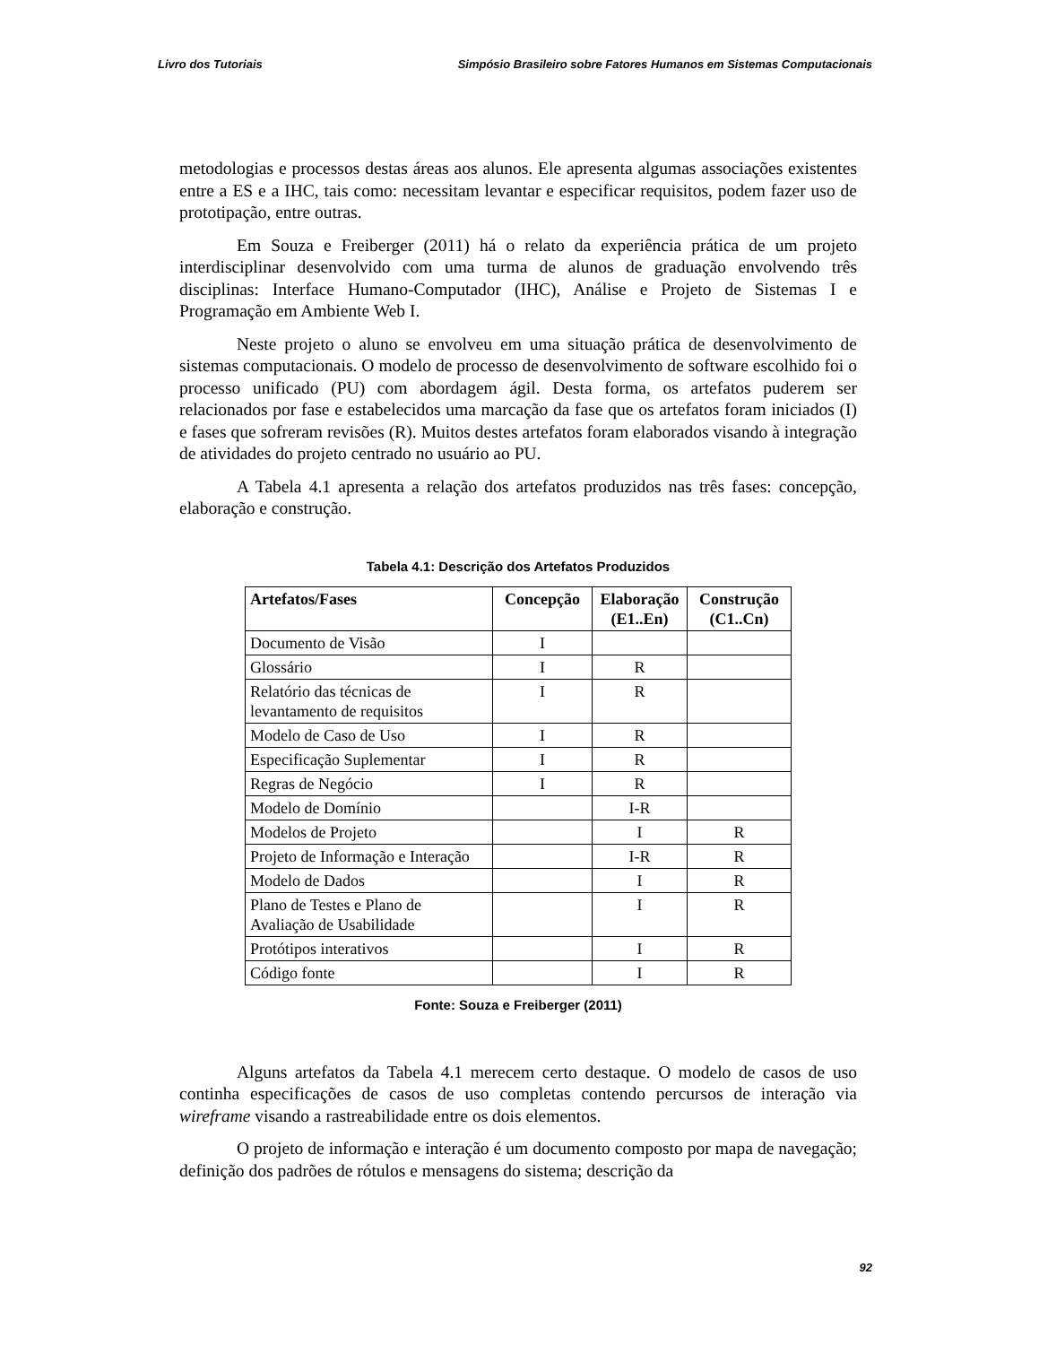Livro dos Tutoriais Simpósio Brasileiro sobre Fatores Humanos em Sistemas Computacionais
metodologias e processos destas áreas aos alunos. Ele apresenta algumas associações existentes entre a ES e a IHC, tais como: necessitam levantar e especificar requisitos, podem fazer uso de prototipação, entre outras.
Em Souza e Freiberger (2011) há o relato da experiência prática de um projeto interdisciplinar desenvolvido com uma turma de alunos de graduação envolvendo três disciplinas: Interface Humano-Computador (IHC), Análise e Projeto de Sistemas I e Programação em Ambiente Web I.
Neste projeto o aluno se envolveu em uma situação prática de desenvolvimento de sistemas computacionais. O modelo de processo de desenvolvimento de software escolhido foi o processo unificado (PU) com abordagem ágil. Desta forma, os artefatos puderem ser relacionados por fase e estabelecidos uma marcação da fase que os artefatos foram iniciados (I) e fases que sofreram revisões (R). Muitos destes artefatos foram elaborados visando à integração de atividades do projeto centrado no usuário ao PU.
A Tabela 4.1 apresenta a relação dos artefatos produzidos nas três fases: concepção, elaboração e construção.
Tabela 4.1: Descrição dos Artefatos Produzidos
| Artefatos/Fases | Concepção | Elaboração (E1..En) | Construção (C1..Cn) |
| --- | --- | --- | --- |
| Documento de Visão | I | | |
| Glossário | I | R | |
| Relatório das técnicas de levantamento de requisitos | I | R | |
| Modelo de Caso de Uso | I | R | |
| Especificação Suplementar | I | R | |
| Regras de Negócio | I | R | |
| Modelo de Domínio | | I-R | |
| Modelos de Projeto | | I | R |
| Projeto de Informação e Interação | | I-R | R |
| Modelo de Dados | | I | R |
| Plano de Testes e Plano de Avaliação de Usabilidade | | I | R |
| Protótipos interativos | | I | R |
| Código fonte | | I | R |
Fonte: Souza e Freiberger (2011)
Alguns artefatos da Tabela 4.1 merecem certo destaque. O modelo de casos de uso continha especificações de casos de uso completas contendo percursos de interação via wireframe visando a rastreabilidade entre os dois elementos.
O projeto de informação e interação é um documento composto por mapa de navegação; definição dos padrões de rótulos e mensagens do sistema; descrição da
92